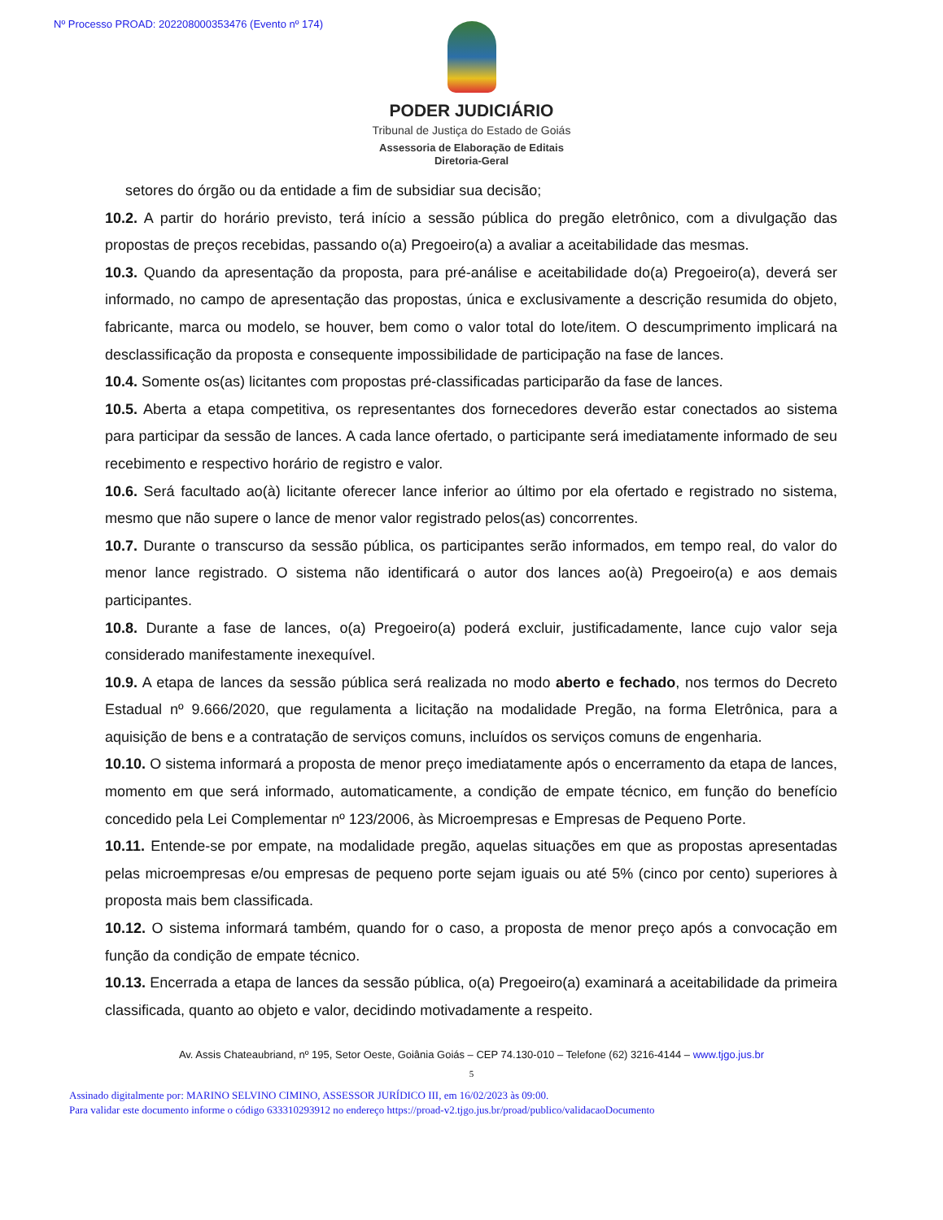Nº Processo PROAD: 202208000353476 (Evento nº 174)
PODER JUDICIÁRIO
Tribunal de Justiça do Estado de Goiás
Assessoria de Elaboração de Editais
Diretoria-Geral
setores do órgão ou da entidade a fim de subsidiar sua decisão;
10.2. A partir do horário previsto, terá início a sessão pública do pregão eletrônico, com a divulgação das propostas de preços recebidas, passando o(a) Pregoeiro(a) a avaliar a aceitabilidade das mesmas.
10.3. Quando da apresentação da proposta, para pré-análise e aceitabilidade do(a) Pregoeiro(a), deverá ser informado, no campo de apresentação das propostas, única e exclusivamente a descrição resumida do objeto, fabricante, marca ou modelo, se houver, bem como o valor total do lote/item. O descumprimento implicará na desclassificação da proposta e consequente impossibilidade de participação na fase de lances.
10.4. Somente os(as) licitantes com propostas pré-classificadas participarão da fase de lances.
10.5. Aberta a etapa competitiva, os representantes dos fornecedores deverão estar conectados ao sistema para participar da sessão de lances. A cada lance ofertado, o participante será imediatamente informado de seu recebimento e respectivo horário de registro e valor.
10.6. Será facultado ao(à) licitante oferecer lance inferior ao último por ela ofertado e registrado no sistema, mesmo que não supere o lance de menor valor registrado pelos(as) concorrentes.
10.7. Durante o transcurso da sessão pública, os participantes serão informados, em tempo real, do valor do menor lance registrado. O sistema não identificará o autor dos lances ao(à) Pregoeiro(a) e aos demais participantes.
10.8. Durante a fase de lances, o(a) Pregoeiro(a) poderá excluir, justificadamente, lance cujo valor seja considerado manifestamente inexequível.
10.9. A etapa de lances da sessão pública será realizada no modo aberto e fechado, nos termos do Decreto Estadual nº 9.666/2020, que regulamenta a licitação na modalidade Pregão, na forma Eletrônica, para a aquisição de bens e a contratação de serviços comuns, incluídos os serviços comuns de engenharia.
10.10. O sistema informará a proposta de menor preço imediatamente após o encerramento da etapa de lances, momento em que será informado, automaticamente, a condição de empate técnico, em função do benefício concedido pela Lei Complementar nº 123/2006, às Microempresas e Empresas de Pequeno Porte.
10.11. Entende-se por empate, na modalidade pregão, aquelas situações em que as propostas apresentadas pelas microempresas e/ou empresas de pequeno porte sejam iguais ou até 5% (cinco por cento) superiores à proposta mais bem classificada.
10.12. O sistema informará também, quando for o caso, a proposta de menor preço após a convocação em função da condição de empate técnico.
10.13. Encerrada a etapa de lances da sessão pública, o(a) Pregoeiro(a) examinará a aceitabilidade da primeira classificada, quanto ao objeto e valor, decidindo motivadamente a respeito.
Av. Assis Chateaubriand, nº 195, Setor Oeste, Goiânia Goiás – CEP 74.130-010 – Telefone (62) 3216-4144 – www.tjgo.jus.br
5
Assinado digitalmente por: MARINO SELVINO CIMINO, ASSESSOR JURÍDICO III, em 16/02/2023 às 09:00.
Para validar este documento informe o código 633310293912 no endereço https://proad-v2.tjgo.jus.br/proad/publico/validacaoDocumento